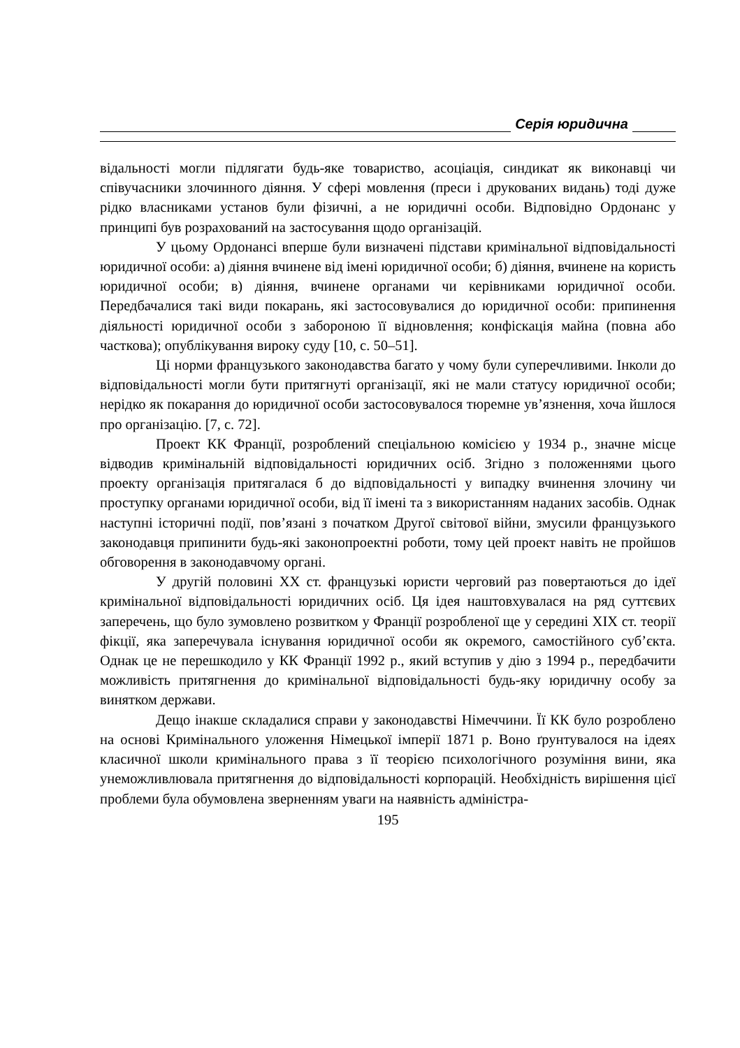Серія юридична
відальності могли підлягати будь-яке товариство, асоціація, синдикат як виконавці чи співучасники злочинного діяння. У сфері мовлення (преси і друкованих видань) тоді дуже рідко власниками установ були фізичні, а не юридичні особи. Відповідно Ордонанс у принципі був розрахований на застосування щодо організацій.
У цьому Ордонансі вперше були визначені підстави кримінальної відповідальності юридичної особи: а) діяння вчинене від імені юридичної особи; б) діяння, вчинене на користь юридичної особи; в) діяння, вчинене органами чи керівниками юридичної особи. Передбачалися такі види покарань, які застосовувалися до юридичної особи: припинення діяльності юридичної особи з забороною її відновлення; конфіскація майна (повна або часткова); опублікування вироку суду [10, с. 50–51].
Ці норми французького законодавства багато у чому були суперечливими. Інколи до відповідальності могли бути притягнуті організації, які не мали статусу юридичної особи; нерідко як покарання до юридичної особи застосовувалося тюремне ув’язнення, хоча йшлося про організацію. [7, с. 72].
Проект КК Франції, розроблений спеціальною комісією у 1934 р., значне місце відводив кримінальній відповідальності юридичних осіб. Згідно з положеннями цього проекту організація притягалася б до відповідальності у випадку вчинення злочину чи проступку органами юридичної особи, від її імені та з використанням наданих засобів. Однак наступні історичні події, пов’язані з початком Другої світової війни, змусили французького законодавця припинити будь-які законопроектні роботи, тому цей проект навіть не пройшов обговорення в законодавчому органі.
У другій половині XX ст. французькі юристи черговий раз повертаються до ідеї кримінальної відповідальності юридичних осіб. Ця ідея наштовхувалася на ряд суттєвих заперечень, що було зумовлено розвитком у Франції розробленої ще у середині XIX ст. теорії фікції, яка заперечувала існування юридичної особи як окремого, самостійного суб’єкта. Однак це не перешкодило у КК Франції 1992 р., який вступив у дію з 1994 р., передбачити можливість притягнення до кримінальної відповідальності будь-яку юридичну особу за винятком держави.
Дещо інакше складалися справи у законодавстві Німеччини. Її КК було розроблено на основі Кримінального уложення Німецької імперії 1871 р. Воно ґрунтувалося на ідеях класичної школи кримінального права з її теорією психологічного розуміння вини, яка унеможливлювала притягнення до відповідальності корпорацій. Необхідність вирішення цієї проблеми була обумовлена зверненням уваги на наявність адміністра-
195